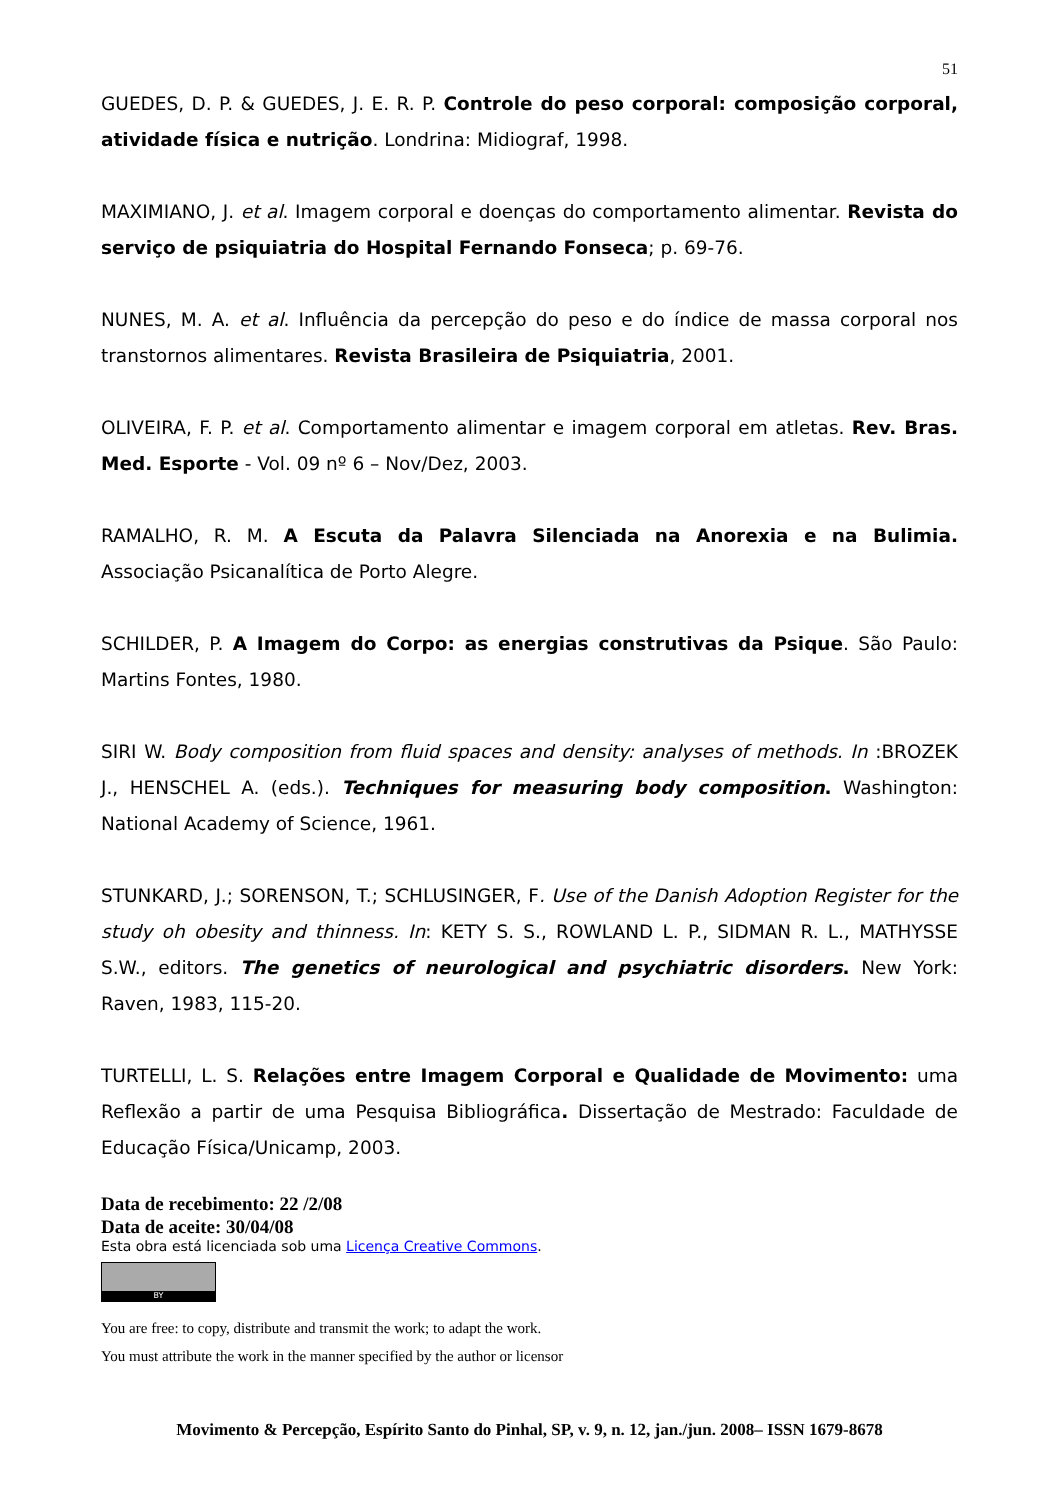51
GUEDES, D. P. & GUEDES, J. E. R. P. Controle do peso corporal: composição corporal, atividade física e nutrição. Londrina: Midiograf, 1998.
MAXIMIANO, J. et al. Imagem corporal e doenças do comportamento alimentar. Revista do serviço de psiquiatria do Hospital Fernando Fonseca; p. 69-76.
NUNES, M. A. et al. Influência da percepção do peso e do índice de massa corporal nos transtornos alimentares. Revista Brasileira de Psiquiatria, 2001.
OLIVEIRA, F. P. et al. Comportamento alimentar e imagem corporal em atletas. Rev. Bras. Med. Esporte - Vol. 09 nº 6 – Nov/Dez, 2003.
RAMALHO, R. M. A Escuta da Palavra Silenciada na Anorexia e na Bulimia. Associação Psicanalítica de Porto Alegre.
SCHILDER, P. A Imagem do Corpo: as energias construtivas da Psique. São Paulo: Martins Fontes, 1980.
SIRI W. Body composition from fluid spaces and density: analyses of methods. In :BROZEK J., HENSCHEL A. (eds.). Techniques for measuring body composition. Washington: National Academy of Science, 1961.
STUNKARD, J.; SORENSON, T.; SCHLUSINGER, F. Use of the Danish Adoption Register for the study oh obesity and thinness. In: KETY S. S., ROWLAND L. P., SIDMAN R. L., MATHYSSE S.W., editors. The genetics of neurological and psychiatric disorders. New York: Raven, 1983, 115-20.
TURTELLI, L. S. Relações entre Imagem Corporal e Qualidade de Movimento: uma Reflexão a partir de uma Pesquisa Bibliográfica. Dissertação de Mestrado: Faculdade de Educação Física/Unicamp, 2003.
Data de recebimento: 22 /2/08
Data de aceite: 30/04/08
Esta obra está licenciada sob uma Licença Creative Commons.
BY
You are free: to copy, distribute and transmit the work; to adapt the work.
You must attribute the work in the manner specified by the author or licensor
Movimento & Percepção, Espírito Santo do Pinhal, SP, v. 9, n. 12, jan./jun. 2008– ISSN 1679-8678